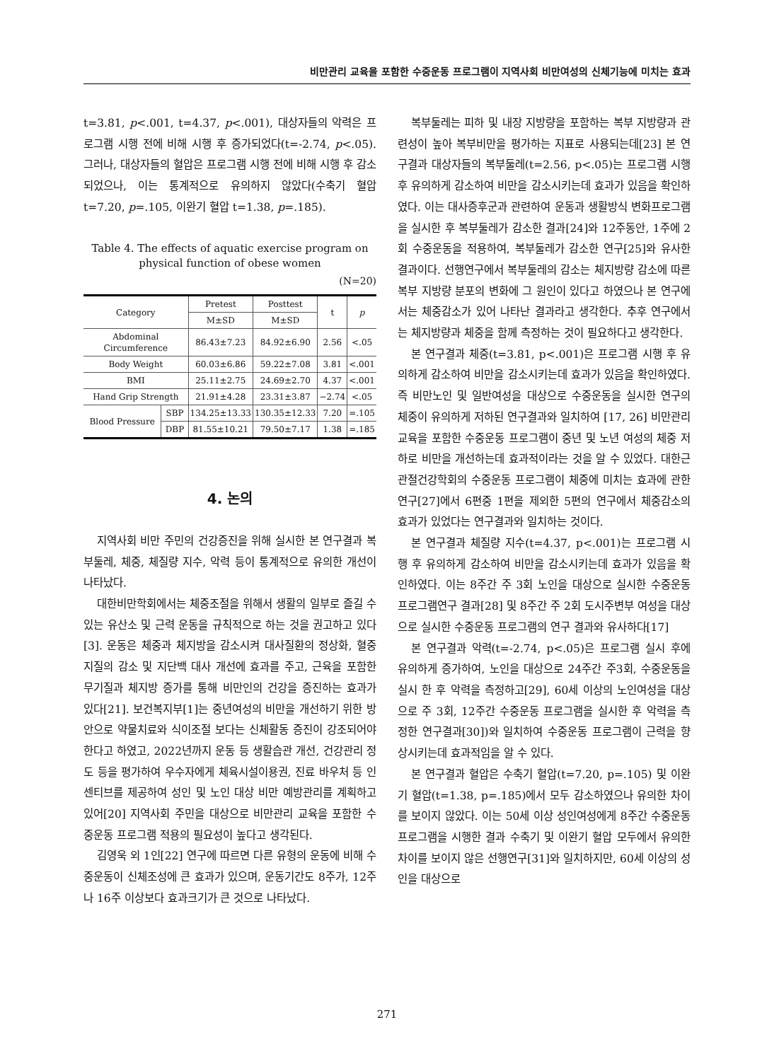비만관리 교육을 포함한 수중운동 프로그램이 지역사회 비만여성의 신체기능에 미치는 효과
t=3.81, p<.001, t=4.37, p<.001), 대상자들의 악력은 프로그램 시행 전에 비해 시행 후 증가되었다(t=-2.74, p<.05). 그러나, 대상자들의 혈압은 프로그램 시행 전에 비해 시행 후 감소되었으나, 이는 통계적으로 유의하지 않았다(수축기 혈압 t=7.20, p=.105, 이완기 혈압 t=1.38, p=.185).
Table 4. The effects of aquatic exercise program on physical function of obese women
(N=20)
| Category | | Pretest | Posttest | t | p |
| --- | --- | --- | --- | --- | --- |
| | | M±SD | M±SD | | |
| Abdominal Circumference | | 86.43±7.23 | 84.92±6.90 | 2.56 | <.05 |
| Body Weight | | 60.03±6.86 | 59.22±7.08 | 3.81 | <.001 |
| BMI | | 25.11±2.75 | 24.69±2.70 | 4.37 | <.001 |
| Hand Grip Strength | | 21.91±4.28 | 23.31±3.87 | −2.74 | <.05 |
| Blood Pressure | SBP | 134.25±13.33 | 130.35±12.33 | 7.20 | =.105 |
| | DBP | 81.55±10.21 | 79.50±7.17 | 1.38 | =.185 |
4. 논의
지역사회 비만 주민의 건강증진을 위해 실시한 본 연구결과 복부둘레, 체중, 체질량 지수, 악력 등이 통계적으로 유의한 개선이 나타났다.
대한비만학회에서는 체중조절을 위해서 생활의 일부로 즐길 수 있는 유산소 및 근력 운동을 규칙적으로 하는 것을 권고하고 있다[3]. 운동은 체중과 체지방을 감소시켜 대사질환의 정상화, 혈중지질의 감소 및 지단백 대사 개선에 효과를 주고, 근육을 포함한 무기질과 체지방 증가를 통해 비만인의 건강을 증진하는 효과가 있다[21]. 보건복지부[1]는 중년여성의 비만을 개선하기 위한 방안으로 약물치료와 식이조절 보다는 신체활동 증진이 강조되어야 한다고 하였고, 2022년까지 운동 등 생활습관 개선, 건강관리 정도 등을 평가하여 우수자에게 체육시설이용권, 진료 바우처 등 인센티브를 제공하여 성인 및 노인 대상 비만 예방관리를 계획하고 있어[20] 지역사회 주민을 대상으로 비만관리 교육을 포함한 수중운동 프로그램 적용의 필요성이 높다고 생각된다.
김영욱 외 1인[22] 연구에 따르면 다른 유형의 운동에 비해 수중운동이 신체조성에 큰 효과가 있으며, 운동기간도 8주가, 12주나 16주 이상보다 효과크기가 큰 것으로 나타났다.
복부둘레는 피하 및 내장 지방량을 포함하는 복부 지방량과 관련성이 높아 복부비만을 평가하는 지표로 사용되는데[23] 본 연구결과 대상자들의 복부둘레(t=2.56, p<.05)는 프로그램 시행 후 유의하게 감소하여 비만을 감소시키는데 효과가 있음을 확인하였다. 이는 대사증후군과 관련하여 운동과 생활방식 변화프로그램을 실시한 후 복부둘레가 감소한 결과[24]와 12주동안, 1주에 2회 수중운동을 적용하여, 복부둘레가 감소한 연구[25]와 유사한 결과이다. 선행연구에서 복부둘레의 감소는 체지방량 감소에 따른 복부 지방량 분포의 변화에 그 원인이 있다고 하였으나 본 연구에서는 체중감소가 있어 나타난 결과라고 생각한다. 추후 연구에서는 체지방량과 체중을 함께 측정하는 것이 필요하다고 생각한다.
본 연구결과 체중(t=3.81, p<.001)은 프로그램 시행 후 유의하게 감소하여 비만을 감소시키는데 효과가 있음을 확인하였다. 즉 비만노인 및 일반여성을 대상으로 수중운동을 실시한 연구의 체중이 유의하게 저하된 연구결과와 일치하여 [17, 26] 비만관리 교육을 포함한 수중운동 프로그램이 중년 및 노년 여성의 체중 저하로 비만을 개선하는데 효과적이라는 것을 알 수 있었다. 대한근관절건강학회의 수중운동 프로그램이 체중에 미치는 효과에 관한 연구[27]에서 6편중 1편을 제외한 5편의 연구에서 체중감소의 효과가 있었다는 연구결과와 일치하는 것이다.
본 연구결과 체질량 지수(t=4.37, p<.001)는 프로그램 시행 후 유의하게 감소하여 비만을 감소시키는데 효과가 있음을 확인하였다. 이는 8주간 주 3회 노인을 대상으로 실시한 수중운동 프로그램연구 결과[28] 및 8주간 주 2회 도시주변부 여성을 대상으로 실시한 수중운동 프로그램의 연구 결과와 유사하다[17]
본 연구결과 악력(t=-2.74, p<.05)은 프로그램 실시 후에 유의하게 증가하여, 노인을 대상으로 24주간 주3회, 수중운동을 실시 한 후 악력을 측정하고[29], 60세 이상의 노인여성을 대상으로 주 3회, 12주간 수중운동 프로그램을 실시한 후 악력을 측정한 연구결과[30])와 일치하여 수중운동 프로그램이 근력을 향상시키는데 효과적임을 알 수 있다.
본 연구결과 혈압은 수축기 혈압(t=7.20, p=.105) 및 이완기 혈압(t=1.38, p=.185)에서 모두 감소하였으나 유의한 차이를 보이지 않았다. 이는 50세 이상 성인여성에게 8주간 수중운동 프로그램을 시행한 결과 수축기 및 이완기 혈압 모두에서 유의한 차이를 보이지 않은 선행연구[31]와 일치하지만, 60세 이상의 성인을 대상으로
271